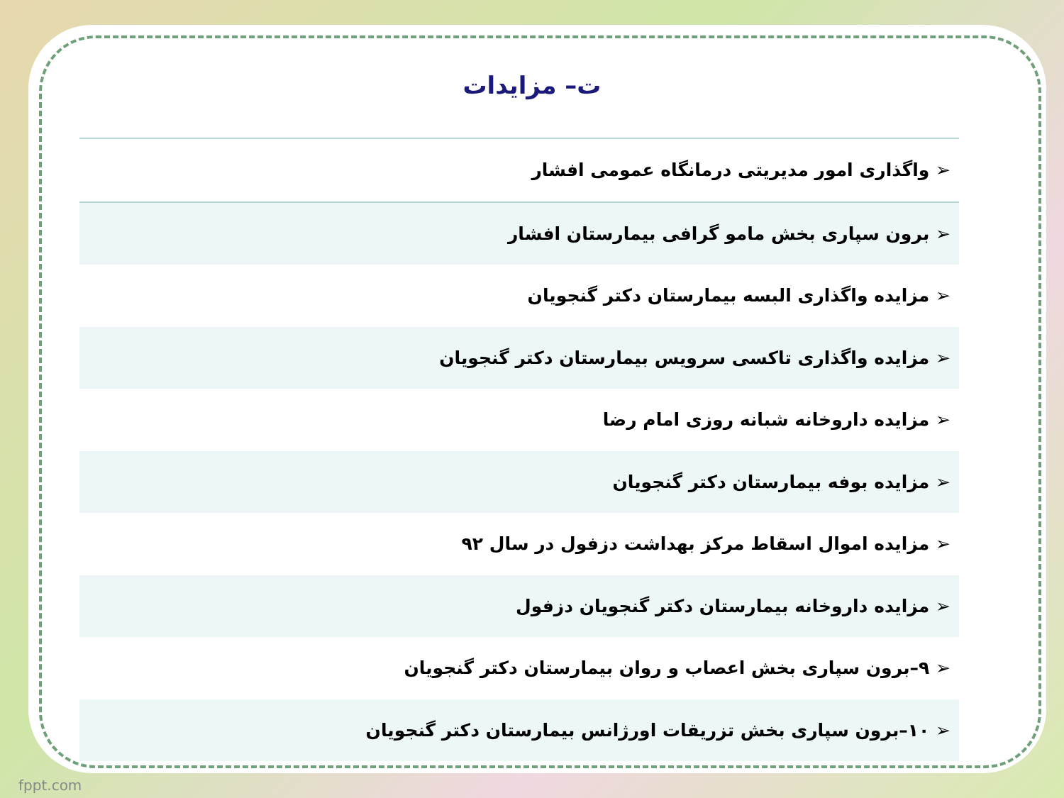ت– مزایدات
| ➢ واگذاری امور مدیریتی درمانگاه عمومی افشار |
| ➢ برون سپاری بخش مامو گرافی بیمارستان افشار |
| ➢ مزایده واگذاری البسه بیمارستان دکتر گنجویان |
| ➢ مزایده واگذاری تاکسی سرویس بیمارستان دکتر گنجویان |
| ➢ مزایده داروخانه شبانه روزی امام رضا |
| ➢ مزایده بوفه بیمارستان دکتر گنجویان |
| ➢ مزایده اموال اسقاط مرکز بهداشت دزفول در سال ۹۲ |
| ➢ مزایده داروخانه بیمارستان دکتر گنجویان دزفول |
| ➢ ۹–برون سپاری بخش اعصاب و روان بیمارستان دکتر گنجویان |
| ➢ ۱۰–برون سپاری بخش تزریقات اورژانس بیمارستان دکتر گنجویان |
fppt.com